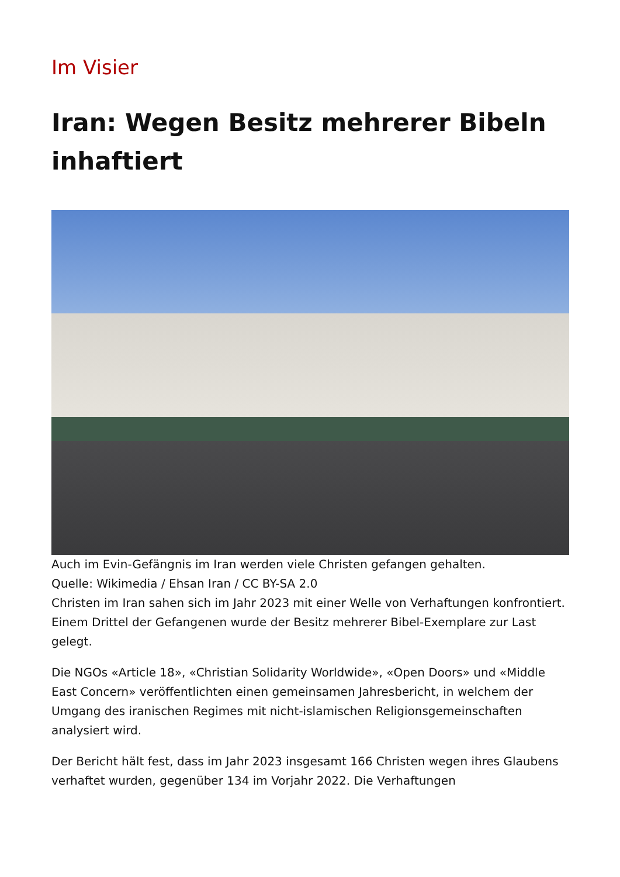Im Visier
Iran: Wegen Besitz mehrerer Bibeln inhaftiert
Auch im Evin-Gefängnis im Iran werden viele Christen gefangen gehalten.
Quelle: Wikimedia / Ehsan Iran / CC BY-SA 2.0
Christen im Iran sahen sich im Jahr 2023 mit einer Welle von Verhaftungen konfrontiert. Einem Drittel der Gefangenen wurde der Besitz mehrerer Bibel-Exemplare zur Last gelegt.
Die NGOs «Article 18», «Christian Solidarity Worldwide», «Open Doors» und «Middle East Concern» veröffentlichten einen gemeinsamen Jahresbericht, in welchem der Umgang des iranischen Regimes mit nicht-islamischen Religionsgemeinschaften analysiert wird.
Der Bericht hält fest, dass im Jahr 2023 insgesamt 166 Christen wegen ihres Glaubens verhaftet wurden, gegenüber 134 im Vorjahr 2022. Die Verhaftungen